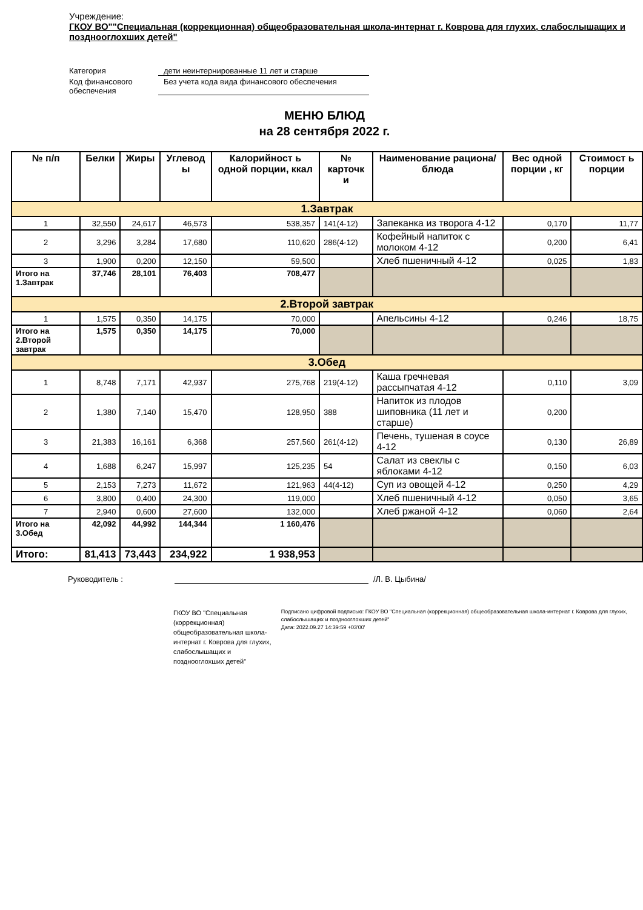Учреждение:
ГКОУ ВО""Специальная (коррекционная) общеобразовательная школа-интернат г. Коврова для глухих, слабослышащих и позднооглохших детей"
Категория
дети неинтернированные 11 лет и старше
Код финансового обеспечения
Без учета кода вида финансового обеспечения
МЕНЮ БЛЮД
на 28 сентября 2022 г.
| № п/п | Белки | Жиры | Углевод ы | Калорийност ь одной порции, ккал | № карточк и | Наименование рациона/ блюда | Вес одной порции , кг | Стоимост ь порции |
| --- | --- | --- | --- | --- | --- | --- | --- | --- |
| 1.Завтрак | | | | | | | | |
| 1 | 32,550 | 24,617 | 46,573 | 538,357 | 141(4-12) | Запеканка из творога 4-12 | 0,170 | 11,77 |
| 2 | 3,296 | 3,284 | 17,680 | 110,620 | 286(4-12) | Кофейный напиток с молоком 4-12 | 0,200 | 6,41 |
| 3 | 1,900 | 0,200 | 12,150 | 59,500 | | Хлеб пшеничный 4-12 | 0,025 | 1,83 |
| Итого на 1.Завтрак | 37,746 | 28,101 | 76,403 | 708,477 | | | | |
| 2.Второй завтрак | | | | | | | | |
| 1 | 1,575 | 0,350 | 14,175 | 70,000 | | Апельсины 4-12 | 0,246 | 18,75 |
| Итого на 2.Второй завтрак | 1,575 | 0,350 | 14,175 | 70,000 | | | | |
| 3.Обед | | | | | | | | |
| 1 | 8,748 | 7,171 | 42,937 | 275,768 | 219(4-12) | Каша гречневая рассыпчатая 4-12 | 0,110 | 3,09 |
| 2 | 1,380 | 7,140 | 15,470 | 128,950 | 388 | Напиток из плодов шиповника (11 лет и старше) | 0,200 | |
| 3 | 21,383 | 16,161 | 6,368 | 257,560 | 261(4-12) | Печень, тушеная в соусе 4-12 | 0,130 | 26,89 |
| 4 | 1,688 | 6,247 | 15,997 | 125,235 | 54 | Салат из свеклы с яблоками 4-12 | 0,150 | 6,03 |
| 5 | 2,153 | 7,273 | 11,672 | 121,963 | 44(4-12) | Суп из овощей 4-12 | 0,250 | 4,29 |
| 6 | 3,800 | 0,400 | 24,300 | 119,000 | | Хлеб пшеничный 4-12 | 0,050 | 3,65 |
| 7 | 2,940 | 0,600 | 27,600 | 132,000 | | Хлеб ржаной 4-12 | 0,060 | 2,64 |
| Итого на 3.Обед | 42,092 | 44,992 | 144,344 | 1 160,476 | | | | |
| Итого: | 81,413 | 73,443 | 234,922 | 1 938,953 | | | | |
Руководитель : /Л. В. Цыбина/
ГКОУ ВО "Специальная (коррекционная) общеобразовательная школа-интернат г. Коврова для глухих, слабослышащих и позднооглохших детей"
Подписано цифровой подписью: ГКОУ ВО "Специальная (коррекционная) общеобразовательная школа-интернат г. Коврова для глухих, слабослышащих и позднооглохших детей"
Дата: 2022.09.27 14:39:59 +03'00'